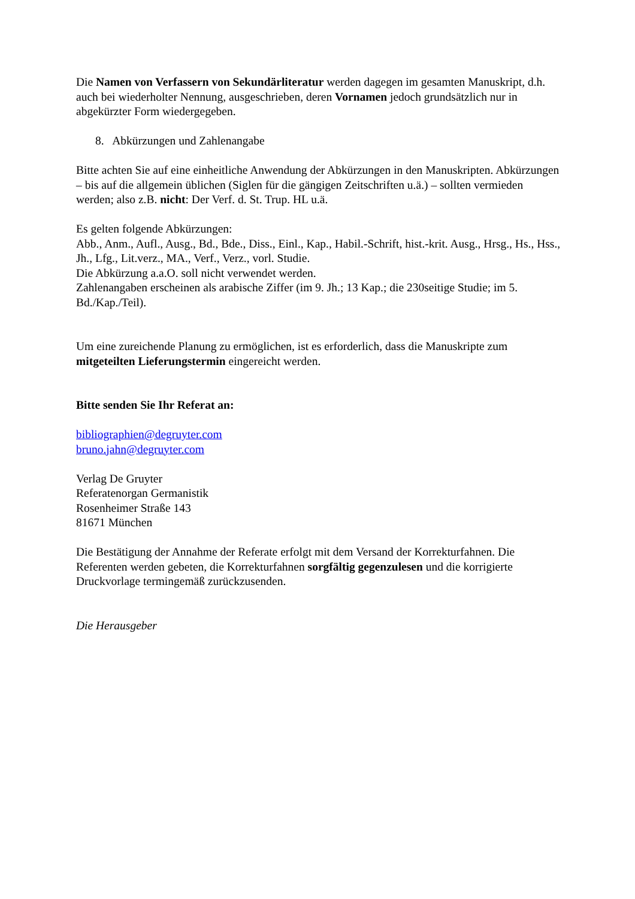Die Namen von Verfassern von Sekundärliteratur werden dagegen im gesamten Manuskript, d.h. auch bei wiederholter Nennung, ausgeschrieben, deren Vornamen jedoch grundsätzlich nur in abgekürzter Form wiedergegeben.
8. Abkürzungen und Zahlenangabe
Bitte achten Sie auf eine einheitliche Anwendung der Abkürzungen in den Manuskripten. Abkürzungen – bis auf die allgemein üblichen (Siglen für die gängigen Zeitschriften u.ä.) – sollten vermieden werden; also z.B. nicht: Der Verf. d. St. Trup. HL u.ä.
Es gelten folgende Abkürzungen:
Abb., Anm., Aufl., Ausg., Bd., Bde., Diss., Einl., Kap., Habil.-Schrift, hist.-krit. Ausg., Hrsg., Hs., Hss., Jh., Lfg., Lit.verz., MA., Verf., Verz., vorl. Studie.
Die Abkürzung a.a.O. soll nicht verwendet werden.
Zahlenangaben erscheinen als arabische Ziffer (im 9. Jh.; 13 Kap.; die 230seitige Studie; im 5. Bd./Kap./Teil).
Um eine zureichende Planung zu ermöglichen, ist es erforderlich, dass die Manuskripte zum mitgeteilten Lieferungstermin eingereicht werden.
Bitte senden Sie Ihr Referat an:
bibliographien@degruyter.com
bruno.jahn@degruyter.com
Verlag De Gruyter
Referatenorgan Germanistik
Rosenheimer Straße 143
81671 München
Die Bestätigung der Annahme der Referate erfolgt mit dem Versand der Korrekturfahnen. Die Referenten werden gebeten, die Korrekturfahnen sorgfältig gegenzulesen und die korrigierte Druckvorlage termingemäß zurückzusenden.
Die Herausgeber